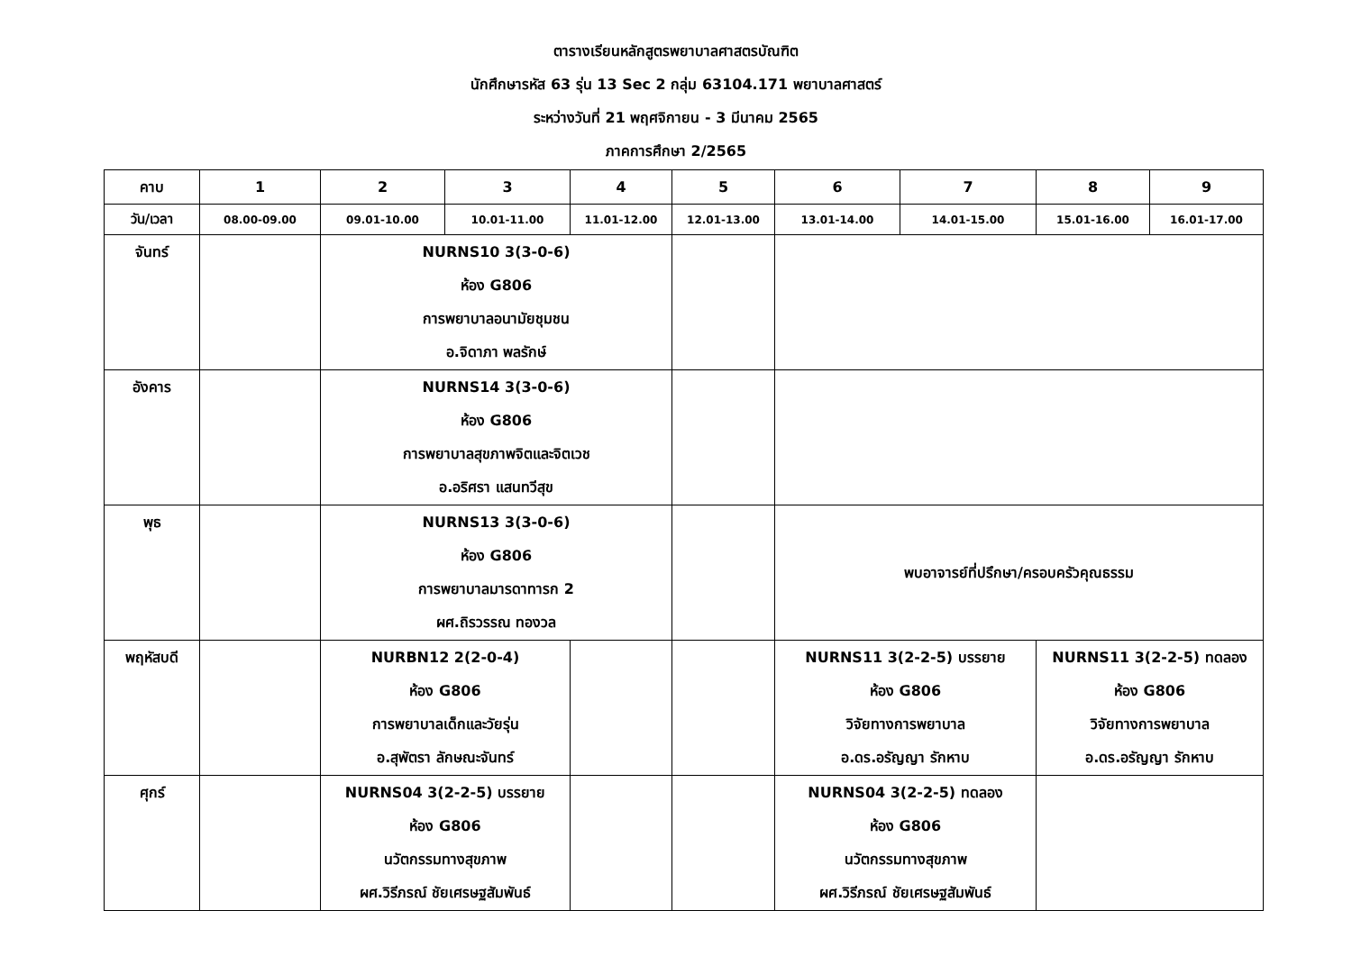ตารางเรียนหลักสูตรพยาบาลศาสตรบัณฑิต
นักศึกษารหัส 63 รุ่น 13 Sec 2 กลุ่ม 63104.171 พยาบาลศาสตร์
ระหว่างวันที่ 21 พฤศจิกายน - 3 มีนาคม 2565
ภาคการศึกษา 2/2565
| คาบ | 1 | 2 | 3 | 4 | 5 | 6 | 7 | 8 | 9 |
| วัน/เวลา | 08.00-09.00 | 09.01-10.00 | 10.01-11.00 | 11.01-12.00 | 12.01-13.00 | 13.01-14.00 | 14.01-15.00 | 15.01-16.00 | 16.01-17.00 |
| จันทร์ | | NURNS10 3(3-0-6) ห้อง G806 การพยาบาลอนามัยชุมชน อ.จิดาภา พลรักษ์ | | | | | | | |
| อังคาร | | NURNS14 3(3-0-6) ห้อง G806 การพยาบาลสุขภาพจิตและจิตเวช อ.อริศรา แสนทวีสุข | | | | | | | |
| พุธ | | NURNS13 3(3-0-6) ห้อง G806 การพยาบาลมารดาทารก 2 ผศ.ถิรวรรณ ทองวล | | | | พบอาจารย์ที่ปรึกษา/ครอบครัวคุณธรรม | | | |
| พฤหัสบดี | | NURBN12 2(2-0-4) ห้อง G806 การพยาบาลเด็กและวัยรุ่น อ.สุพัตรา ลักษณะจันทร์ | | | | NURNS11 3(2-2-5) บรรยาย ห้อง G806 วิจัยทางการพยาบาล อ.ดร.อรัญญา รักหาบ | | NURNS11 3(2-2-5) ทดลอง ห้อง G806 วิจัยทางการพยาบาล อ.ดร.อรัญญา รักหาบ | |
| ศุกร์ | | NURNS04 3(2-2-5) บรรยาย ห้อง G806 นวัตกรรมทางสุขภาพ ผศ.วิรีภรณ์ ชัยเศรษฐสัมพันธ์ | | | | NURNS04 3(2-2-5) ทดลอง ห้อง G806 นวัตกรรมทางสุขภาพ ผศ.วิรีภรณ์ ชัยเศรษฐสัมพันธ์ | | | |